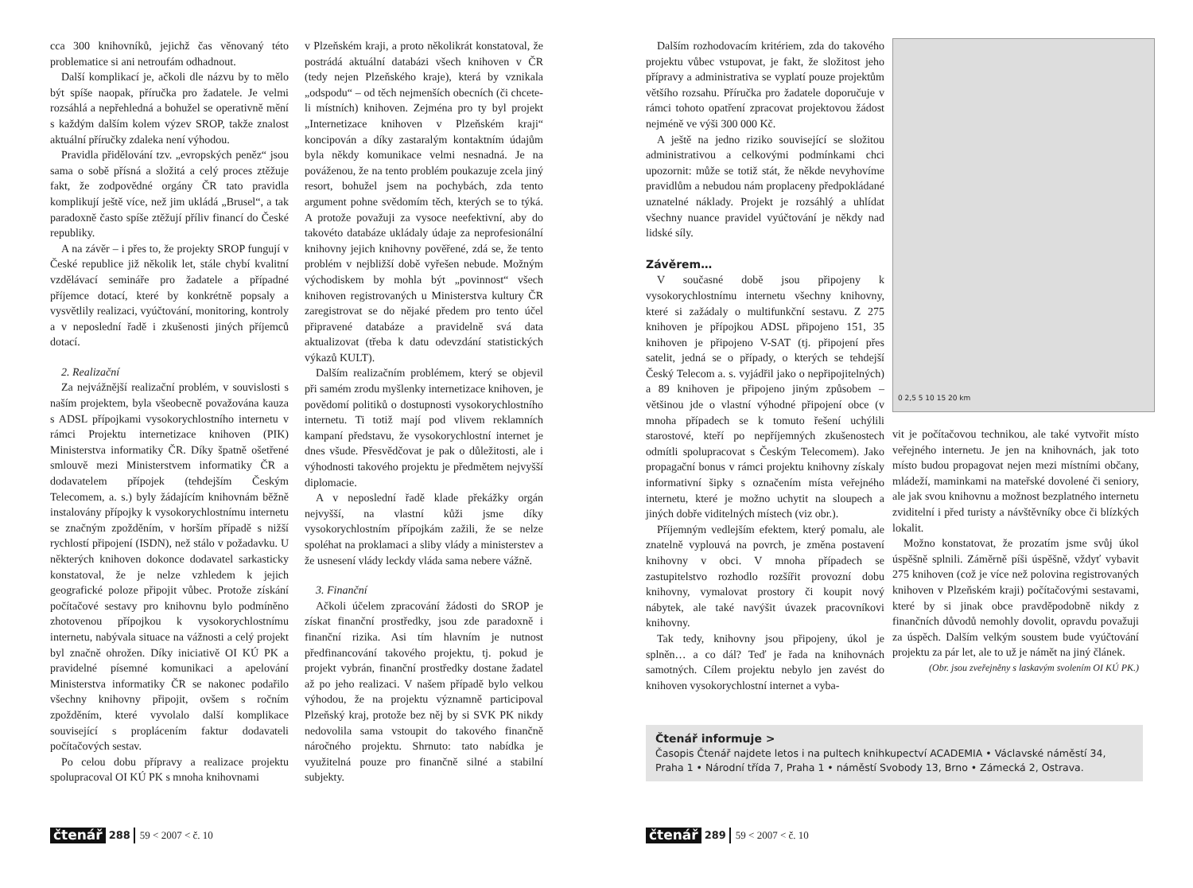cca 300 knihovníků, jejichž čas věnovaný této problematice si ani netroufám odhadnout.
Další komplikací je, ačkoli dle názvu by to mělo být spíše naopak, příručka pro žadatele. Je velmi rozsáhlá a nepřehledná a bohužel se operativně mění s každým dalším kolem výzev SROP, takže znalost aktuální příručky zdaleka není výhodou.
Pravidla přidělování tzv. „evropských peněz“ jsou sama o sobě přísná a složitá a celý proces ztěžuje fakt, že zodpovědné orgány ČR tato pravidla komplikují ještě více, než jim ukládá „Brusel“, a tak paradoxně často spíše ztěžují příliv financí do České republiky.
A na závěr – i přes to, že projekty SROP fungují v České republice již několik let, stále chybí kvalitní vzdělávací semináře pro žadatele a případné příjemce dotací, které by konkrétně popsaly a vysvětlily realizaci, vyúčtování, monitoring, kontroly a v neposlední řadě i zkušenosti jiných příjemců dotací.
2. Realizační
Za nejvážnější realizační problém, v souvislosti s naším projektem, byla všeobecně považována kauza s ADSL přípojkami vysokorychlostního internetu v rámci Projektu internetizace knihoven (PIK) Ministerstva informatiky ČR. Díky špatně ošetřené smlouvě mezi Ministerstvem informatiky ČR a dodavatelem přípojek (tehdejším Českým Telecomem, a. s.) byly žádajícím knihovnám běžně instalovány přípojky k vysokorychlostnímu internetu se značným zpožděním, v horším případě s nižší rychlostí připojení (ISDN), než stálo v požadavku. U některých knihoven dokonce dodavatel sarkasticky konstatoval, že je nelze vzhledem k jejich geografické poloze připojit vůbec. Protože získání počítačové sestavy pro knihovnu bylo podmíněno zhotovenou přípojkou k vysokorychlostnímu internetu, nabývala situace na vážnosti a celý projekt byl značně ohrožen. Díky iniciativě OI KÚ PK a pravidelné písemné komunikaci a apelování Ministerstva informatiky ČR se nakonec podařilo všechny knihovny připojit, ovšem s ročním zpožděním, které vyvolalo další komplikace související s proplácením faktur dodavateli počítačových sestav.
Po celou dobu přípravy a realizace projektu spolupracoval OI KÚ PK s mnoha knihovnami
v Plzeňském kraji, a proto několikrát konstatoval, že postrádá aktuální databázi všech knihoven v ČR (tedy nejen Plzeňského kraje), která by vznikala „odspodu“ – od těch nejmenších obecních (či chcete-li místních) knihoven. Zejména pro ty byl projekt „Internetizace knihoven v Plzeňském kraji“ koncipován a díky zastaralým kontaktním údajům byla někdy komunikace velmi nesnadná. Je na pováženou, že na tento problém poukazuje zcela jiný resort, bohužel jsem na pochybách, zda tento argument pohne svědomím těch, kterých se to týká. A protože považuji za vysoce neefektivní, aby do takovéto databáze ukládaly údaje za neprofesionální knihovny jejich knihovny pověřené, zdá se, že tento problém v nejbližší době vyřešen nebude. Možným východiskem by mohla být „povinnost“ všech knihoven registrovaných u Ministerstva kultury ČR zaregistrovat se do nějaké předem pro tento účel připravené databáze a pravidelně svá data aktualizovat (třeba k datu odevzdání statistických výkazů KULT).
Dalším realizačním problémem, který se objevil při samém zrodu myšlenky internetizace knihoven, je povědomí politiků o dostupnosti vysokorychlostního internetu. Ti totiž mají pod vlivem reklamních kampaní představu, že vysokorychlostní internet je dnes všude. Přesvědčovat je pak o důležitosti, ale i výhodnosti takového projektu je předmětem nejvyšší diplomacie.
A v neposlední řadě klade překážky orgán nejvyšší, na vlastní kůži jsme díky vysokorychlostním přípojkám zažili, že se nelze spoléhat na proklamaci a sliby vlády a ministerstev a že usnesení vlády leckdy vláda sama nebere vážně.
3. Finanční
Ačkoli účelem zpracování žádosti do SROP je získat finanční prostředky, jsou zde paradoxně i finanční rizika. Asi tím hlavním je nutnost předfinancování takového projektu, tj. pokud je projekt vybrán, finanční prostředky dostane žadatel až po jeho realizaci. V našem případě bylo velkou výhodou, že na projektu významně participoval Plzeňský kraj, protože bez něj by si SVK PK nikdy nedovolila sama vstoupit do takového finančně náročného projektu. Shrnuto: tato nabídka je využitelná pouze pro finančně silné a stabilní subjekty.
čtenář 288 59 < 2007 < č. 10
Dalším rozhodovacím kritériem, zda do takového projektu vůbec vstupovat, je fakt, že složitost jeho přípravy a administrativa se vyplatí pouze projektům většího rozsahu. Příručka pro žadatele doporučuje v rámci tohoto opatření zpracovat projektovou žádost nejméně ve výši 300 000 Kč.
A ještě na jedno riziko související se složitou administrativou a celkovými podmínkami chci upozornit: může se totiž stát, že někde nevyhovíme pravidlům a nebudou nám proplaceny předpokládané uznatelné náklady. Projekt je rozsáhlý a uhlídat všechny nuance pravidel vyúčtování je někdy nad lidské síly.
Závěrem…
V současné době jsou připojeny k vysokorychlostnímu internetu všechny knihovny, které si zažádaly o multifunkční sestavu. Z 275 knihoven je přípojkou ADSL připojeno 151, 35 knihoven je připojeno V-SAT (tj. připojení přes satelit, jedná se o případy, o kterých se tehdejší Český Telecom a. s. vyjádřil jako o nepřipojitelných) a 89 knihoven je připojeno jiným způsobem – většinou jde o vlastní výhodné připojení obce (v mnoha případech se k tomuto řešení uchýlili starostové, kteří po nepříjemných zkušenostech odmítli spolupracovat s Českým Telecomem). Jako propagační bonus v rámci projektu knihovny získaly informativní šipky s označením místa veřejného internetu, které je možno uchytit na sloupech a jiných dobře viditelných místech (viz obr.).
Příjemným vedlejším efektem, který pomalu, ale znatelně vyplouvá na povrch, je změna postavení knihovny v obci. V mnoha případech se zastupitelstvo rozhodlo rozšířit provozní dobu knihovny, vymalovat prostory či koupit nový nábytek, ale také navýšit úvazek pracovníkovi knihovny.
Tak tedy, knihovny jsou připojeny, úkol je splněn… a co dál? Teď je řada na knihovnách samotných. Cílem projektu nebylo jen zavést do knihoven vysokorychlostní internet a vyba-
0 2,5 5 10 15 20 km
vit je počítačovou technikou, ale také vytvořit místo veřejného internetu. Je jen na knihovnách, jak toto místo budou propagovat nejen mezi místními občany, mládeží, maminkami na mateřské dovolené či seniory, ale jak svou knihovnu a možnost bezplatného internetu zviditelní i před turisty a návštěvníky obce či blízkých lokalit.
Možno konstatovat, že prozatím jsme svůj úkol úspěšně splnili. Záměrně píši úspěšně, vždyť vybavit 275 knihoven (což je více než polovina registrovaných knihoven v Plzeňském kraji) počítačovými sestavami, které by si jinak obce pravděpodobně nikdy z finančních důvodů nemohly dovolit, opravdu považuji za úspěch. Dalším velkým soustem bude vyúčtování projektu za pár let, ale to už je námět na jiný článek.
(Obr. jsou zveřejněny s laskavým svolením OI KÚ PK.)
Čtenář informuje >
Časopis Čtenář najdete letos i na pultech knihkupectví ACADEMIA • Václavské náměstí 34, Praha 1 • Národní třída 7, Praha 1 • náměstí Svobody 13, Brno • Zámecká 2, Ostrava.
čtenář 289 59 < 2007 < č. 10